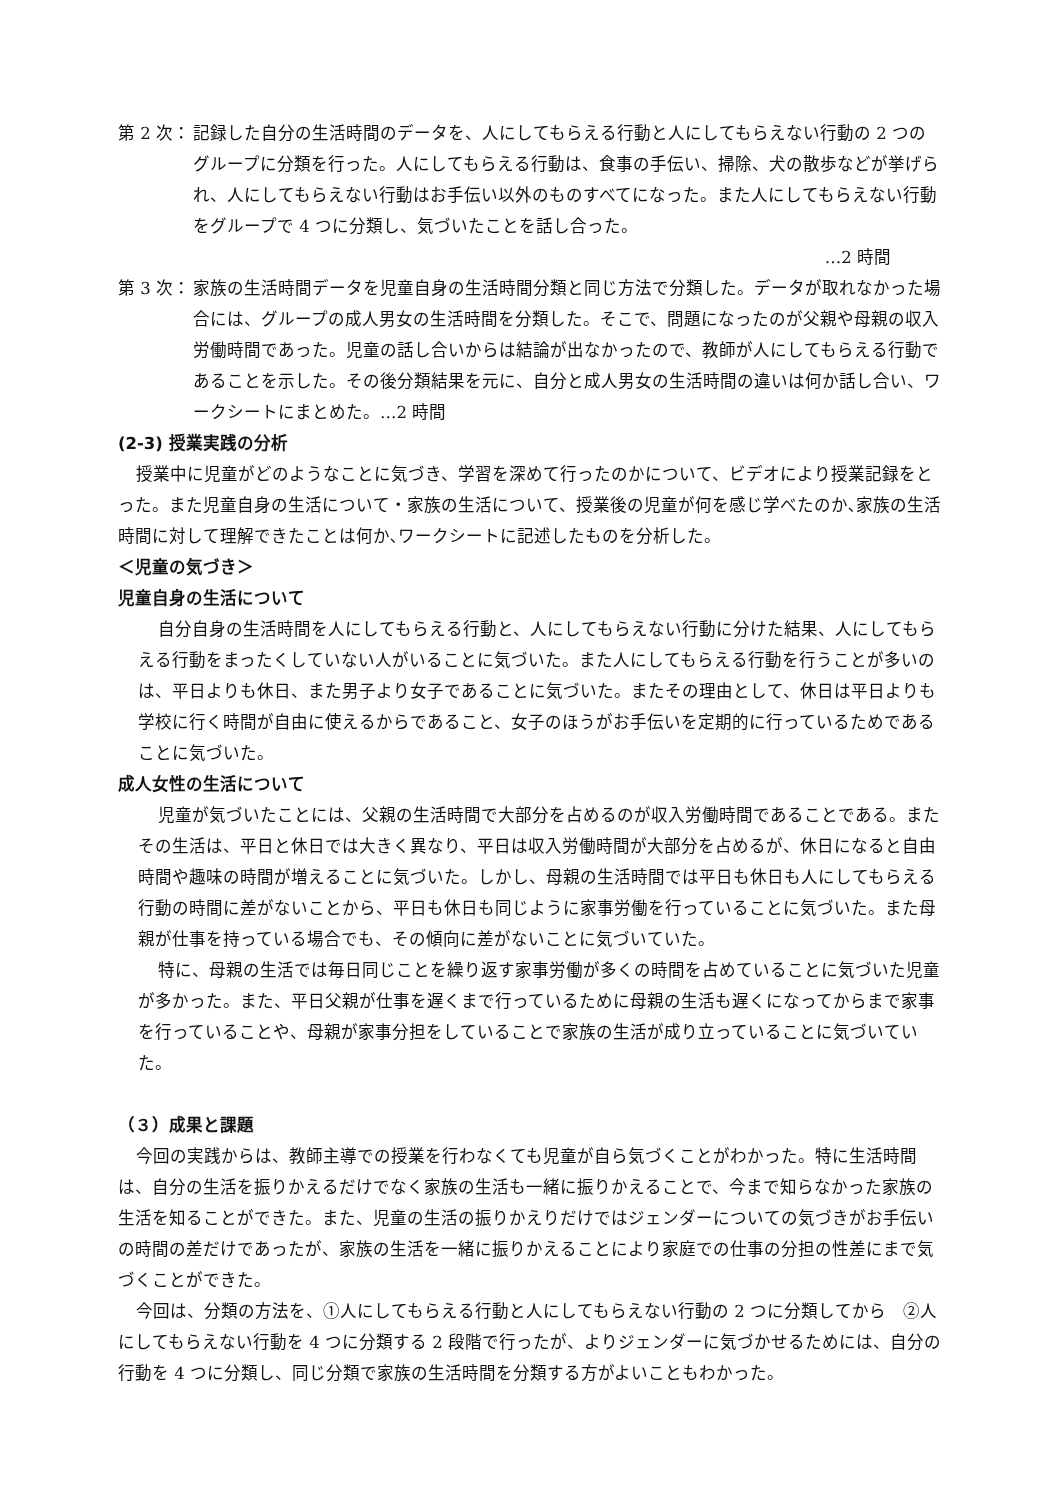第 2 次：
記録した自分の生活時間のデータを、人にしてもらえる行動と人にしてもらえない行動の 2 つのグループに分類を行った。人にしてもらえる行動は、食事の手伝い、掃除、犬の散歩などが挙げられ、人にしてもらえない行動はお手伝い以外のものすべてになった。また人にしてもらえない行動をグループで 4 つに分類し、気づいたことを話し合った。
…2 時間
第 3 次：
家族の生活時間データを児童自身の生活時間分類と同じ方法で分類した。データが取れなかった場合には、グループの成人男女の生活時間を分類した。そこで、問題になったのが父親や母親の収入労働時間であった。児童の話し合いからは結論が出なかったので、教師が人にしてもらえる行動であることを示した。その後分類結果を元に、自分と成人男女の生活時間の違いは何か話し合い、ワークシートにまとめた。…2 時間
(2-3) 授業実践の分析
授業中に児童がどのようなことに気づき、学習を深めて行ったのかについて、ビデオにより授業記録をとった。また児童自身の生活について・家族の生活について、授業後の児童が何を感じ学べたのか､家族の生活時間に対して理解できたことは何か､ワークシートに記述したものを分析した。
＜児童の気づき＞
児童自身の生活について
自分自身の生活時間を人にしてもらえる行動と、人にしてもらえない行動に分けた結果、人にしてもらえる行動をまったくしていない人がいることに気づいた。また人にしてもらえる行動を行うことが多いのは、平日よりも休日、また男子より女子であることに気づいた。またその理由として、休日は平日よりも学校に行く時間が自由に使えるからであること、女子のほうがお手伝いを定期的に行っているためであることに気づいた。
成人女性の生活について
児童が気づいたことには、父親の生活時間で大部分を占めるのが収入労働時間であることである。またその生活は、平日と休日では大きく異なり、平日は収入労働時間が大部分を占めるが、休日になると自由時間や趣味の時間が増えることに気づいた。しかし、母親の生活時間では平日も休日も人にしてもらえる行動の時間に差がないことから、平日も休日も同じように家事労働を行っていることに気づいた。また母親が仕事を持っている場合でも、その傾向に差がないことに気づいていた。
特に、母親の生活では毎日同じことを繰り返す家事労働が多くの時間を占めていることに気づいた児童が多かった。また、平日父親が仕事を遅くまで行っているために母親の生活も遅くになってからまで家事を行っていることや、母親が家事分担をしていることで家族の生活が成り立っていることに気づいていた。
（３）成果と課題
今回の実践からは、教師主導での授業を行わなくても児童が自ら気づくことがわかった。特に生活時間は、自分の生活を振りかえるだけでなく家族の生活も一緒に振りかえることで、今まで知らなかった家族の生活を知ることができた。また、児童の生活の振りかえりだけではジェンダーについての気づきがお手伝いの時間の差だけであったが、家族の生活を一緒に振りかえることにより家庭での仕事の分担の性差にまで気づくことができた。
今回は、分類の方法を、①人にしてもらえる行動と人にしてもらえない行動の 2 つに分類してから　②人にしてもらえない行動を 4 つに分類する 2 段階で行ったが、よりジェンダーに気づかせるためには、自分の行動を 4 つに分類し、同じ分類で家族の生活時間を分類する方がよいこともわかった。